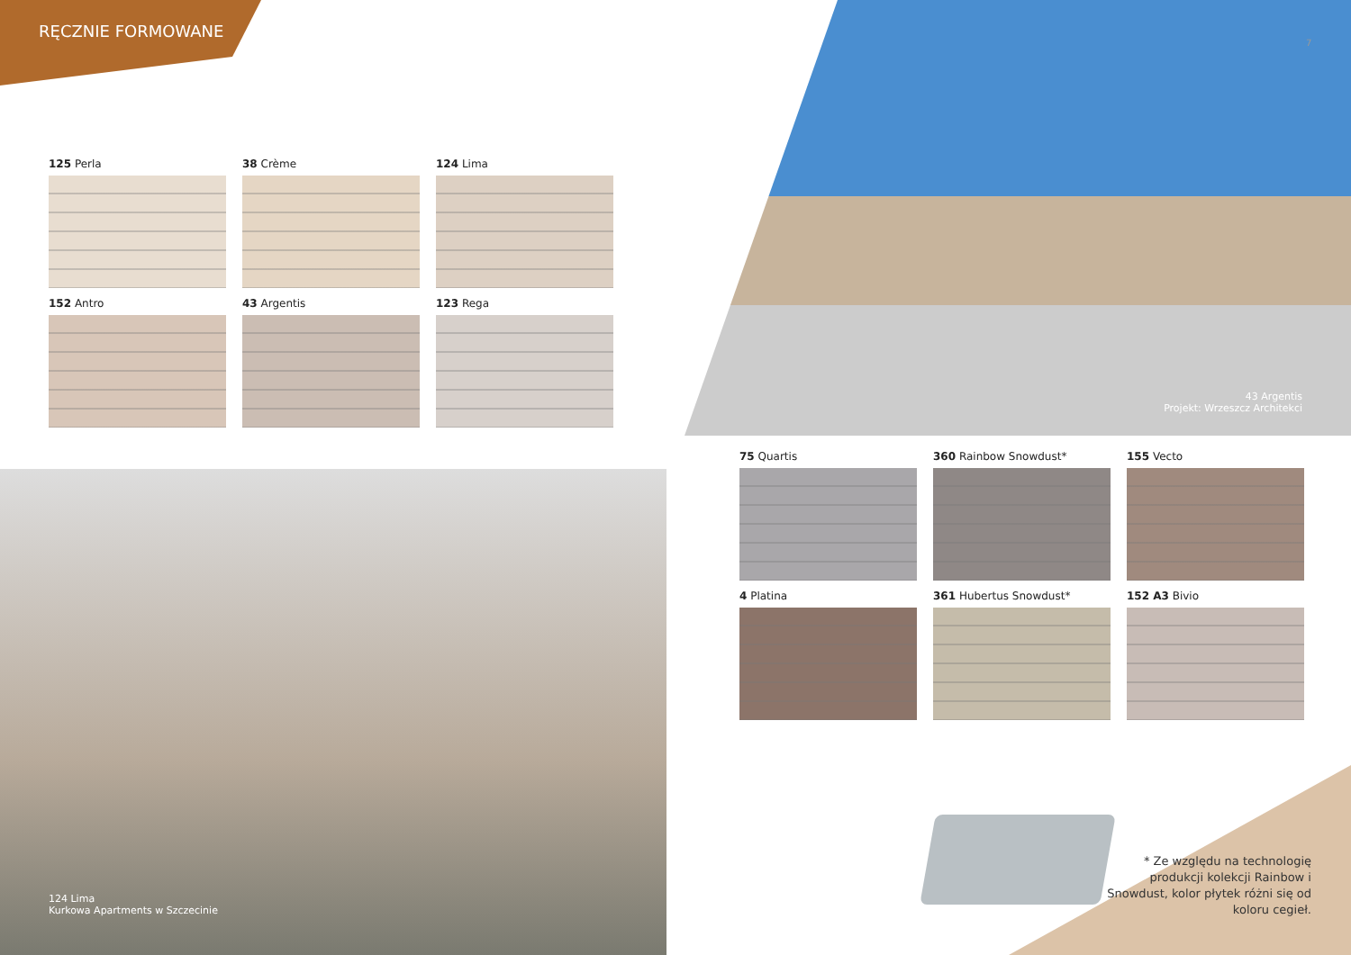RĘCZNIE FORMOWANE
7
43 Argentis
Projekt: Wrzeszcz Architekci
125 Perla
38 Crème
124 Lima
152 Antro
43 Argentis
123 Rega
124 Lima
Kurkowa Apartments w Szczecinie
75 Quartis
360 Rainbow Snowdust*
155 Vecto
4 Platina
361 Hubertus Snowdust*
152 A3 Bivio
* Ze względu na technologię produkcji kolekcji Rainbow i Snowdust, kolor płytek różni się od koloru cegieł.